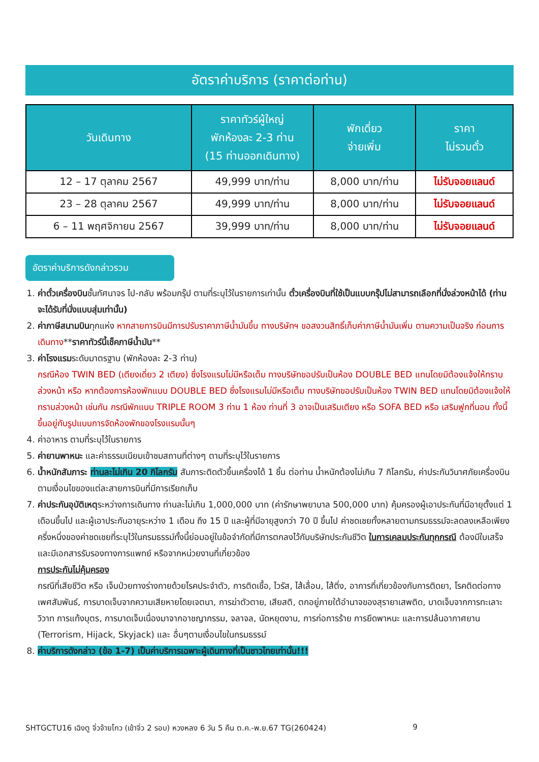อัตราค่าบริการ (ราคาต่อท่าน)
| วันเดินทาง | ราคาทัวร์ผู้ใหญ่ พักห้องละ 2-3 ท่าน (15 ท่านออกเดินทาง) | พักเดี่ยว จ่ายเพิ่ม | ราคา ไม่รวมตั๋ว |
| --- | --- | --- | --- |
| 12 – 17 ตุลาคม 2567 | 49,999 บาท/ท่าน | 8,000 บาท/ท่าน | ไม่รับจอยแลนด์ |
| 23 – 28 ตุลาคม 2567 | 49,999 บาท/ท่าน | 8,000 บาท/ท่าน | ไม่รับจอยแลนด์ |
| 6 – 11 พฤศจิกายน 2567 | 39,999 บาท/ท่าน | 8,000 บาท/ท่าน | ไม่รับจอยแลนด์ |
อัตราค่าบริการดังกล่าวรวม
1. ค่าตั๋วเครื่องบินชั้นทัศนาจร ไป-กลับ พร้อมกรุ๊ป ตามที่ระบุไว้ในรายการเท่านั้น ตั๋วเครื่องบินที่ใช้เป็นแบบกรุ๊ปไม่สามารถเลือกที่นั่งล่วงหน้าได้ (ท่านจะได้รับที่นั่งแบบสุ่มเท่านั้น)
2. ค่าภาษีสนามบินทุกแห่ง หากสายการบินมีการปรับราคาภาษีน้ำมันขึ้น ทางบริษัทฯ ขอสงวนสิทธิ์เก็บค่าภาษีน้ำมันเพิ่ม ตามความเป็นจริง ก่อนการเดินทาง**ราคาทัวร์นี้เช็คภาษีน้ำมัน**
3. ค่าโรงแรมระดับมาตรฐาน (พักห้องละ 2-3 ท่าน)
กรณีห้อง TWIN BED (เตียงเดี่ยว 2 เตียง) ซึ่งโรงแรมไม่มีหรือเต็ม ทางบริษัทขอปรับเป็นห้อง DOUBLE BED แทนโดยมิต้องแจ้งให้ทราบล่วงหน้า หรือ หากต้องการห้องพักแบบ DOUBLE BED ซึ่งโรงแรมไม่มีหรือเต็ม ทางบริษัทขอปรับเป็นห้อง TWIN BED แทนโดยมิต้องแจ้งให้ทราบล่วงหน้า เช่นกัน กรณีพักแบบ TRIPLE ROOM 3 ท่าน 1 ห้อง ท่านที่ 3 อาจเป็นเสริมเตียง หรือ SOFA BED หรือ เสริมฟูกที่นอน ทั้งนี้ขึ้นอยู่กับรูปแบบการจัดห้องพักของโรงแรมนั้นๆ
4. ค่าอาหาร ตามที่ระบุไว้ในรายการ
5. ค่ายานพาหนะ และค่าธรรมเนียมเข้าชมสถานที่ต่างๆ ตามที่ระบุไว้ในรายการ
6. น้ำหนักสัมภาระ ท่านละไม่เกิน 20 กิโลกรัม สัมภาระติดตัวขึ้นเครื่องได้ 1 ชิ้น ต่อท่าน น้ำหนักต้องไม่เกิน 7 กิโลกรัม, ค่าประกันวินาศภัยเครื่องบินตามเงื่อนไขของแต่ละสายการบินที่มีการเรียกเก็บ
7. ค่าประกันอุบัติเหตุระหว่างการเดินทาง ท่านละไม่เกิน 1,000,000 บาท (ค่ารักษาพยาบาล 500,000 บาท) คุ้มครองผู้เอาประกันที่มีอายุตั้งแต่ 1 เดือนขึ้นไป และผู้เอาประกันอายุระหว่าง 1 เดือน ถึง 15 ปี และผู้ที่มีอายุสูงกว่า 70 ปี ขึ้นไป ค่าชดเชยทั้งหลายตามกรมธรรม์จะลดลงเหลือเพียงครึ่งหนึ่งของค่าชดเชยที่ระบุไว้ในกรมธรรม์ทั้งนี้ย่อมอยู่ในข้อจำกัดที่มีการตกลงไว้กับบริษัทประกันชีวิต ในการเคลมประกันทุกกรณี ต้องมีใบเสร็จ และมีเอกสารรับรองทางการแพทย์ หรือจากหน่วยงานที่เกี่ยวข้อง
การประกันไม่คุ้มครอง
กรณีที่เสียชีวิต หรือ เจ็บป่วยทางร่างกายด้วยโรคประจำตัว, การติดเชื้อ, ไวรัส, ไส้เลื่อน, ไส้ติ่ง, อาการที่เกี่ยวข้องกับการติดยา, โรคติดต่อทางเพศสัมพันธ์, การบาดเจ็บจากความเสียหายโดยเจตนา, การฆ่าตัวตาย, เสียสติ, ตกอยู่ภายใต้อำนาจของสุรายาเสพติด, บาดเจ็บจากการทะเลาะวิวาท การแท้งบุตร, การบาดเจ็บเนื่องมาจากอาชญากรรม, จลาจล, นัดหยุดงาน, การก่อการร้าย การยึดพาหนะ และการปล้นอากาศยาน (Terrorism, Hijack, Skyjack) และ อื่นๆตามเงื่อนไขในกรมธรรม์
8. ค่าบริการดังกล่าว (ข้อ 1-7) เป็นค่าบริการเฉพาะผู้เดินทางที่เป็นชาวไทยเท่านั้น!!!
SHTGCTU16 เฉิงตู จิ่วจ้ายโกว (เข้าจิ่ว 2 รอบ) หวงหลง 6 วัน 5 คืน ต.ค.-พ.ย.67 TG(260424) 9